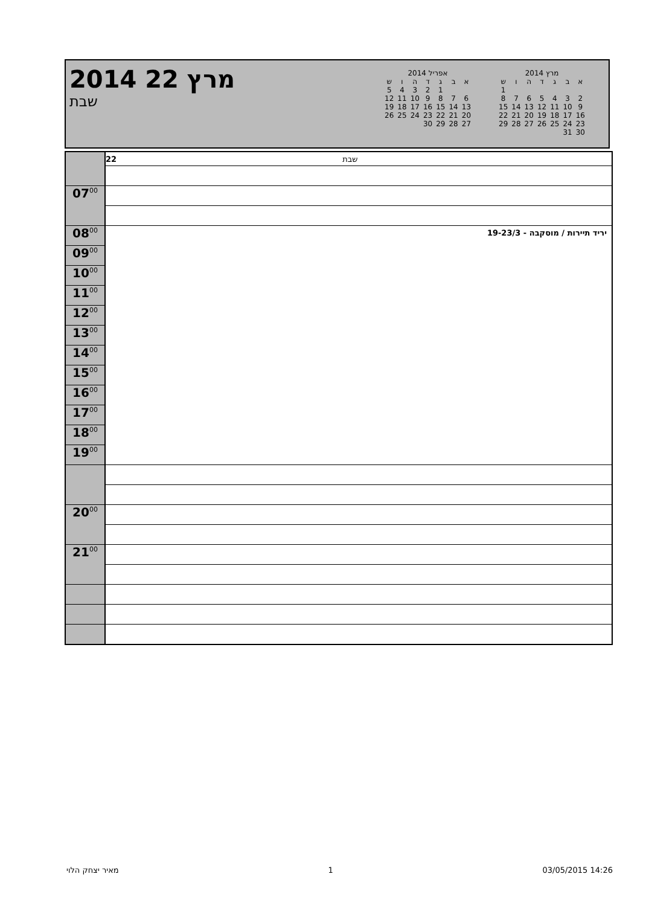2014 22 מרץ
שבת
אפריל 2014
| א | ב | ג | ד | ה | ו | ש |
| --- | --- | --- | --- | --- | --- | --- |
| | | 1 | 2 | 3 | 4 | 5 |
| 6 | 7 | 8 | 9 | 10 | 11 | 12 |
| 13 | 14 | 15 | 16 | 17 | 18 | 19 |
| 20 | 21 | 22 | 23 | 24 | 25 | 26 |
| 27 | 28 | 29 | 30 | | | |
מרץ 2014
| א | ב | ג | ד | ה | ו | ש |
| --- | --- | --- | --- | --- | --- | --- |
| | | | | | | 1 |
| 2 | 3 | 4 | 5 | 6 | 7 | 8 |
| 9 | 10 | 11 | 12 | 13 | 14 | 15 |
| 16 | 17 | 18 | 19 | 20 | 21 | 22 |
| 23 | 24 | 25 | 26 | 27 | 28 | 29 |
| 30 | 31 | | | | | |
| | 22 שבת |
| 07<sup>00</sup> | |
| 08<sup>00</sup> | יריד תיירות / מוסקבה - 19-23/3 |
| 09<sup>00</sup> | |
| 10<sup>00</sup> | |
| 11<sup>00</sup> | |
| 12<sup>00</sup> | |
| 13<sup>00</sup> | |
| 14<sup>00</sup> | |
| 15<sup>00</sup> | |
| 16<sup>00</sup> | |
| 17<sup>00</sup> | |
| 18<sup>00</sup> | |
| 19<sup>00</sup> | |
| 20<sup>00</sup> | |
| 21<sup>00</sup> | |
מאיר יצחק הלוי 1 03/05/2015 14:26